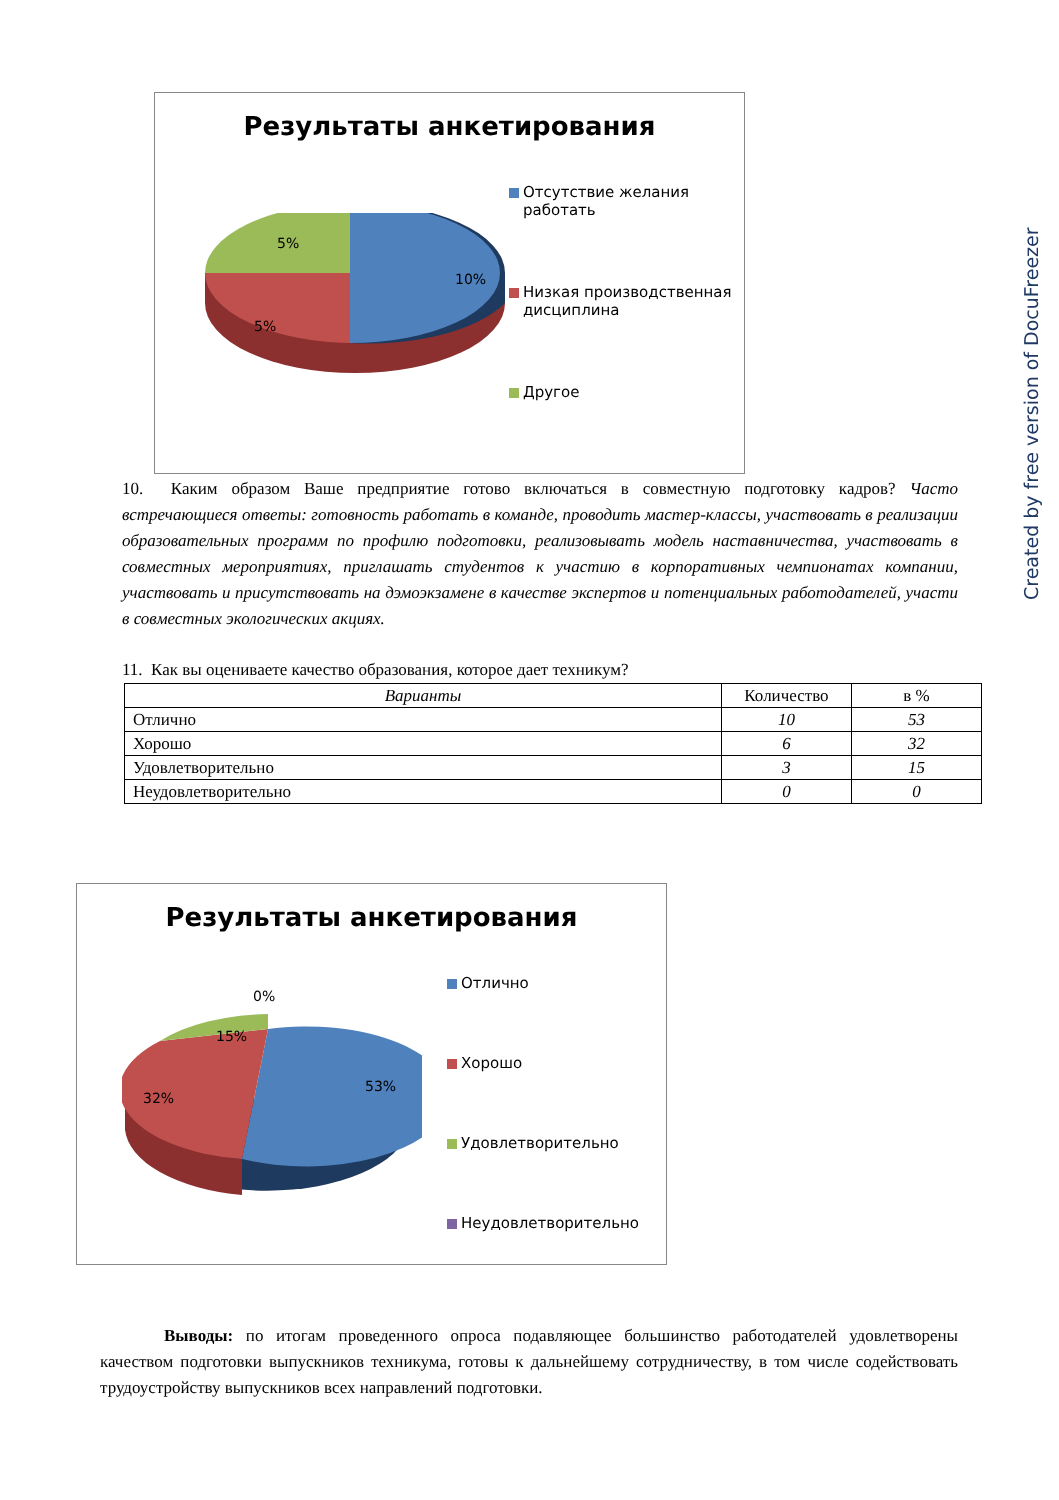Результаты анкетирования
5%
10%
5%
Отсутствие желания работать
Низкая производственная дисциплина
Другое
10. Каким образом Ваше предприятие готово включаться в совместную подготовку кадров? Часто встречающиеся ответы: готовность работать в команде, проводить мастер-классы, участвовать в реализации образовательных программ по профилю подготовки, реализовывать модель наставничества, участвовать в совместных мероприятиях, приглашать студентов к участию в корпоративных чемпионатах компании, участвовать и присутствовать на дэмоэкзамене в качестве экспертов и потенциальных работодателей, участи в совместных экологических акциях.
11. Как вы оцениваете качество образования, которое дает техникум?
| Варианты | Количество | в % |
| --- | --- | --- |
| Отлично | 10 | 53 |
| Хорошо | 6 | 32 |
| Удовлетворительно | 3 | 15 |
| Неудовлетворительно | 0 | 0 |
Результаты анкетирования
0%
15%
53%
32%
Отлично
Хорошо
Удовлетворительно
Неудовлетворительно
Выводы: по итогам проведенного опроса подавляющее большинство работодателей удовлетворены качеством подготовки выпускников техникума, готовы к дальнейшему сотрудничеству, в том числе содействовать трудоустройству выпускников всех направлений подготовки.
Created by free version of DocuFreezer